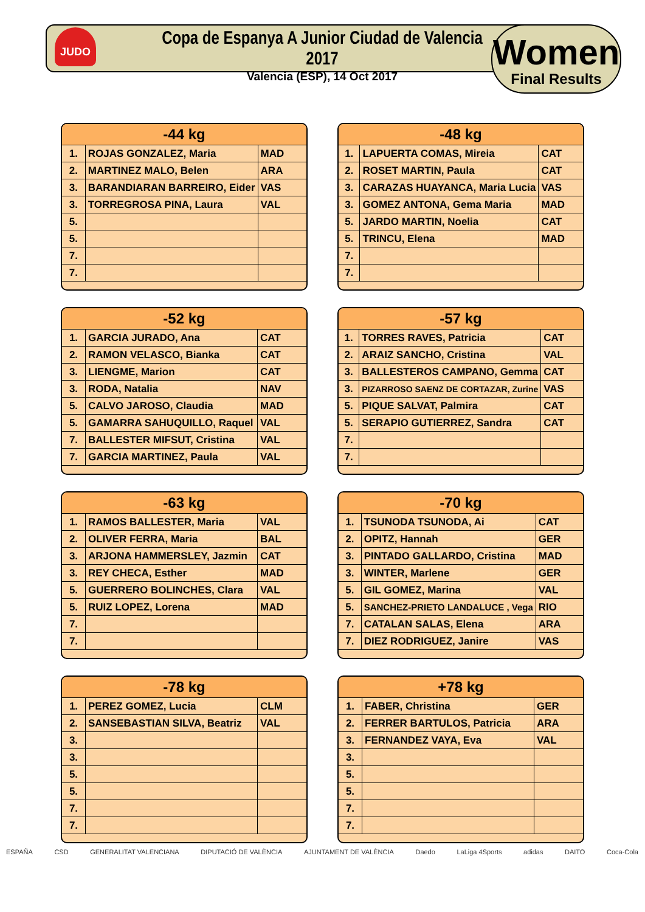JUDO
Copa de Espanya A Junior Ciudad de Valencia 2017
Valencia (ESP), 14 Oct 2017
Women
Final Results
| -44 kg | | |
| --- | --- | --- |
| 1. | ROJAS GONZALEZ, Maria | MAD |
| 2. | MARTINEZ MALO, Belen | ARA |
| 3. | BARANDIARAN BARREIRO, Eider | VAS |
| 3. | TORREGROSA PINA, Laura | VAL |
| 5. | | |
| 5. | | |
| 7. | | |
| 7. | | |
| -48 kg | | |
| --- | --- | --- |
| 1. | LAPUERTA COMAS, Mireia | CAT |
| 2. | ROSET MARTIN, Paula | CAT |
| 3. | CARAZAS HUAYANCA, Maria Lucia | VAS |
| 3. | GOMEZ ANTONA, Gema Maria | MAD |
| 5. | JARDO MARTIN, Noelia | CAT |
| 5. | TRINCU, Elena | MAD |
| 7. | | |
| 7. | | |
| -52 kg | | |
| --- | --- | --- |
| 1. | GARCIA JURADO, Ana | CAT |
| 2. | RAMON VELASCO, Bianka | CAT |
| 3. | LIENGME, Marion | CAT |
| 3. | RODA, Natalia | NAV |
| 5. | CALVO JAROSO, Claudia | MAD |
| 5. | GAMARRA SAHUQUILLO, Raquel | VAL |
| 7. | BALLESTER MIFSUT, Cristina | VAL |
| 7. | GARCIA MARTINEZ, Paula | VAL |
| -57 kg | | |
| --- | --- | --- |
| 1. | TORRES RAVES, Patricia | CAT |
| 2. | ARAIZ SANCHO, Cristina | VAL |
| 3. | BALLESTEROS CAMPANO, Gemma | CAT |
| 3. | PIZARROSO SAENZ DE CORTAZAR, Zurine | VAS |
| 5. | PIQUE SALVAT, Palmira | CAT |
| 5. | SERAPIO GUTIERREZ, Sandra | CAT |
| 7. | | |
| 7. | | |
| -63 kg | | |
| --- | --- | --- |
| 1. | RAMOS BALLESTER, Maria | VAL |
| 2. | OLIVER FERRA, Maria | BAL |
| 3. | ARJONA HAMMERSLEY, Jazmin | CAT |
| 3. | REY CHECA, Esther | MAD |
| 5. | GUERRERO BOLINCHES, Clara | VAL |
| 5. | RUIZ LOPEZ, Lorena | MAD |
| 7. | | |
| 7. | | |
| -70 kg | | |
| --- | --- | --- |
| 1. | TSUNODA TSUNODA, Ai | CAT |
| 2. | OPITZ, Hannah | GER |
| 3. | PINTADO GALLARDO, Cristina | MAD |
| 3. | WINTER, Marlene | GER |
| 5. | GIL GOMEZ, Marina | VAL |
| 5. | SANCHEZ-PRIETO LANDALUCE , Vega | RIO |
| 7. | CATALAN SALAS, Elena | ARA |
| 7. | DIEZ RODRIGUEZ, Janire | VAS |
| -78 kg | | |
| --- | --- | --- |
| 1. | PEREZ GOMEZ, Lucia | CLM |
| 2. | SANSEBASTIAN SILVA, Beatriz | VAL |
| 3. | | |
| 3. | | |
| 5. | | |
| 5. | | |
| 7. | | |
| 7. | | |
| +78 kg | | |
| --- | --- | --- |
| 1. | FABER, Christina | GER |
| 2. | FERRER BARTULOS, Patricia | ARA |
| 3. | FERNANDEZ VAYA, Eva | VAL |
| 3. | | |
| 5. | | |
| 5. | | |
| 7. | | |
| 7. | | |
ESPAÑA CSD GENERALITAT VALENCIANA DIPUTACIÓ DE VALÈNCIA AJUNTAMENT DE VALÈNCIA Daedo LaLiga 4Sports adidas DAITO Coca-Cola